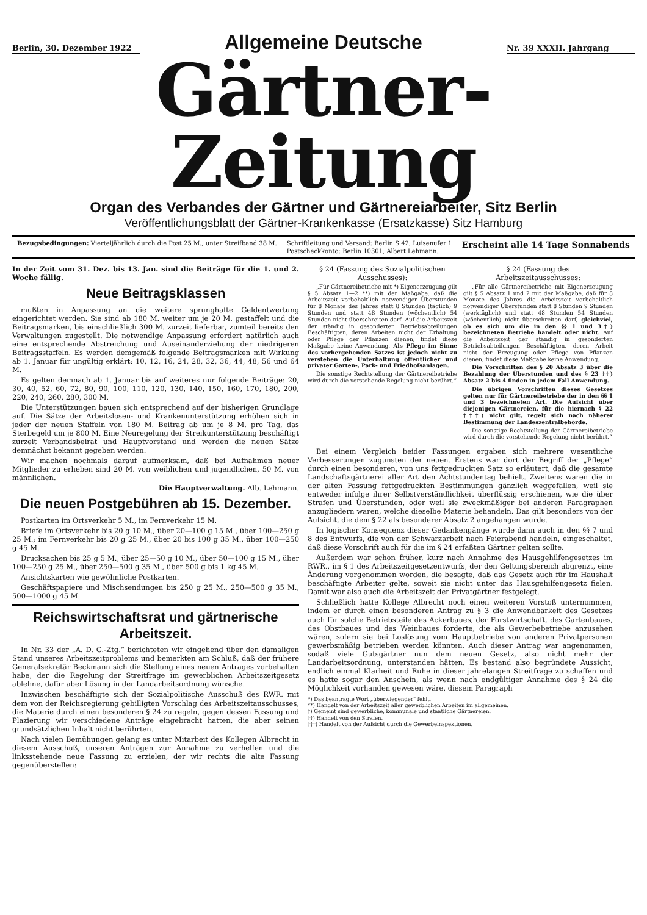Berlin, 30. Dezember 1922
Allgemeine Deutsche
Nr. 39 XXXII. Jahrgang
Gärtner-Zeitung
Organ des Verbandes der Gärtner und Gärtnereiarbeiter, Sitz Berlin
Veröffentlichungsblatt der Gärtner-Krankenkasse (Ersatzkasse) Sitz Hamburg
Bezugsbedingungen: Vierteljährlich durch die Post 25 M., unter Streifband 38 M.
Schriftleitung und Versand: Berlin S 42, Luisenufer 1
Postscheckkonto: Berlin 10301, Albert Lehmann.
Erscheint alle 14 Tage Sonnabends
In der Zeit vom 31. Dez. bis 13. Jan. sind die Beiträge für die 1. und 2. Woche fällig.
Neue Beitragsklassen
mußten in Anpassung an die weitere sprunghafte Geldentwertung eingerichtet werden. Sie sind ab 180 M. weiter um je 20 M. gestaffelt und die Beitragsmarken, bis einschließlich 300 M. zurzeit lieferbar, zumteil bereits den Verwaltungen zugestellt. Die notwendige Anpassung erfordert natürlich auch eine entsprechende Abstreichung und Auseinanderziehung der niedrigeren Beitragsstaffeln. Es werden demgemäß folgende Beitragsmarken mit Wirkung ab 1. Januar für ungültig erklärt: 10, 12, 16, 24, 28, 32, 36, 44, 48, 56 und 64 M.
Es gelten demnach ab 1. Januar bis auf weiteres nur folgende Beiträge: 20, 30, 40, 52, 60, 72, 80, 90, 100, 110, 120, 130, 140, 150, 160, 170, 180, 200, 220, 240, 260, 280, 300 M.
Die Unterstützungen bauen sich entsprechend auf der bisherigen Grundlage auf. Die Sätze der Arbeitslosen- und Krankenunterstützung erhöhen sich in jeder der neuen Staffeln von 180 M. Beitrag ab um je 8 M. pro Tag, das Sterbegeld um je 800 M. Eine Neuregelung der Streikunterstützung beschäftigt zurzeit Verbandsbeirat und Hauptvorstand und werden die neuen Sätze demnächst bekannt gegeben werden.
Wir machen nochmals darauf aufmerksam, daß bei Aufnahmen neuer Mitglieder zu erheben sind 20 M. von weiblichen und jugendlichen, 50 M. von männlichen.
Die Hauptverwaltung. Alb. Lehmann.
Die neuen Postgebühren ab 15. Dezember.
Postkarten im Ortsverkehr 5 M., im Fernverkehr 15 M.
Briefe im Ortsverkehr bis 20 g 10 M., über 20—100 g 15 M., über 100—250 g 25 M.; im Fernverkehr bis 20 g 25 M., über 20 bis 100 g 35 M., über 100—250 g 45 M.
Drucksachen bis 25 g 5 M., über 25—50 g 10 M., über 50—100 g 15 M., über 100—250 g 25 M., über 250—500 g 35 M., über 500 g bis 1 kg 45 M.
Ansichtskarten wie gewöhnliche Postkarten.
Geschäftspapiere und Mischsendungen bis 250 g 25 M., 250—500 g 35 M., 500—1000 g 45 M.
Reichswirtschaftsrat und gärtnerische Arbeitszeit.
In Nr. 33 der „A. D. G.-Ztg.“ berichteten wir eingehend über den damaligen Stand unseres Arbeitszeitproblems und bemerkten am Schluß, daß der frühere Generalsekretär Beckmann sich die Stellung eines neuen Antrages vorbehalten habe, der die Regelung der Streitfrage im gewerblichen Arbeitszeitgesetz ablehne, dafür aber Lösung in der Landarbeitsordnung wünsche.
Inzwischen beschäftigte sich der Sozialpolitische Ausschuß des RWR. mit dem von der Reichsregierung gebilligten Vorschlag des Arbeitszeitausschusses, die Materie durch einen besonderen § 24 zu regeln, gegen dessen Fassung und Plazierung wir verschiedene Anträge eingebracht hatten, die aber seinen grundsätzlichen Inhalt nicht berührten.
Nach vielen Bemühungen gelang es unter Mitarbeit des Kollegen Albrecht in diesem Ausschuß, unseren Anträgen zur Annahme zu verhelfen und die linksstehende neue Fassung zu erzielen, der wir rechts die alte Fassung gegenüberstellen:
§ 24 (Fassung des Sozialpolitischen Ausschusses):
„Für Gärtnereibetriebe mit *) Eigenerzeugung gilt § 5 Absatz 1—2 **) mit der Maßgabe, daß die Arbeitszeit vorbehaltlich notwendiger Überstunden für 8 Monate des Jahres statt 8 Stunden (täglich) 9 Stunden und statt 48 Stunden (wöchentlich) 54 Stunden nicht überschreiten darf. Auf die Arbeitszeit der ständig in gesonderten Betriebsabteilungen Beschäftigten, deren Arbeiten nicht der Erhaltung oder Pflege der Pflanzen dienen, findet diese Maßgabe keine Anwendung. Als Pflege im Sinne des vorhergehenden Satzes ist jedoch nicht zu verstehen die Unterhaltung öffentlicher und privater Garten-, Park- und Friedhofsanlagen.
Die sonstige Rechtstellung der Gärtnereibetriebe wird durch die vorstehende Regelung nicht berührt.“
§ 24 (Fassung des Arbeitszeitausschusses:
„Für alle Gärtnereibetriebe mit Eigenerzeugung gilt § 5 Absatz 1 und 2 mit der Maßgabe, daß für 8 Monate des Jahres die Arbeitszeit vorbehaltlich notwendiger Überstunden statt 8 Stunden 9 Stunden (werktäglich) und statt 48 Stunden 54 Stunden (wöchentlich) nicht überschreiten darf, gleichviel, ob es sich um die in den §§ 1 und 3†) bezeichneten Betriebe handelt oder nicht. Auf die Arbeitszeit der ständig in gesonderten Betriebsabteilungen Beschäftigten, deren Arbeit nicht der Erzeugung oder Pflege von Pflanzen dienen, findet diese Maßgabe keine Anwendung.
Die Vorschriften des § 20 Absatz 3 über die Bezahlung der Überstunden und des § 23 ††) Absatz 2 bis 4 finden in jedem Fall Anwendung.
Die übrigen Vorschriften dieses Gesetzes gelten nur für Gärtnereibetriebe der in den §§ 1 und 3 bezeichneten Art. Die Aufsicht über diejenigen Gärtnereien, für die hiernach § 22 †††) nicht gilt, regelt sich nach näherer Bestimmung der Landeszentralbehörde.
Die sonstige Rechtstellung der Gärtnereibetriebe wird durch die vorstehende Regelung nicht berührt.“
Bei einem Vergleich beider Fassungen ergaben sich mehrere wesentliche Verbesserungen zugunsten der neuen. Erstens war dort der Begriff der „Pflege“ durch einen besonderen, von uns fettgedruckten Satz so erläutert, daß die gesamte Landschaftsgärtnerei aller Art den Achtstundentag behielt. Zweitens waren die in der alten Fassung fettgedruckten Bestimmungen gänzlich weggefallen, weil sie entweder infolge ihrer Selbstverständlichkeit überflüssig erschienen, wie die über Strafen und Überstunden, oder weil sie zweckmäßiger bei anderen Paragraphen anzugliedern waren, welche dieselbe Materie behandeln. Das gilt besonders von der Aufsicht, die dem § 22 als besonderer Absatz 2 angehangen wurde.
In logischer Konsequenz dieser Gedankengänge wurde dann auch in den §§ 7 und 8 des Entwurfs, die von der Schwarzarbeit nach Feierabend handeln, eingeschaltet, daß diese Vorschrift auch für die im § 24 erfaßten Gärtner gelten sollte.
Außerdem war schon früher, kurz nach Annahme des Hausgehilfengesetzes im RWR., im § 1 des Arbeitszeitgesetzentwurfs, der den Geltungsbereich abgrenzt, eine Änderung vorgenommen worden, die besagte, daß das Gesetz auch für im Haushalt beschäftigte Arbeiter gelte, soweit sie nicht unter das Hausgehilfengesetz fielen. Damit war also auch die Arbeitszeit der Privatgärtner festgelegt.
Schließlich hatte Kollege Albrecht noch einen weiteren Vorstoß unternommen, indem er durch einen besonderen Antrag zu § 3 die Anwendbarkeit des Gesetzes auch für solche Betriebsteile des Ackerbaues, der Forstwirtschaft, des Gartenbaues, des Obstbaues und des Weinbaues forderte, die als Gewerbebetriebe anzusehen wären, sofern sie bei Loslösung vom Hauptbetriebe von anderen Privatpersonen gewerbsmäßig betrieben werden könnten. Auch dieser Antrag war angenommen, sodaß viele Gutsgärtner nun dem neuen Gesetz, also nicht mehr der Landarbeitsordnung, unterstanden hätten. Es bestand also begründete Aussicht, endlich einmal Klarheit und Ruhe in dieser jahrelangen Streitfrage zu schaffen und es hatte sogar den Anschein, als wenn nach endgültiger Annahme des § 24 die Möglichkeit vorhanden gewesen wäre, diesem Paragraph
*) Das beantragte Wort „überwiegender“ fehlt.
**) Handelt von der Arbeitszeit aller gewerblichen Arbeiten im allgemeinen.
†) Gemeint sind gewerbliche, kommunale und staatliche Gärtnereien.
††) Handelt von den Strafen.
†††) Handelt von der Aufsicht durch die Gewerbeinspektionen.